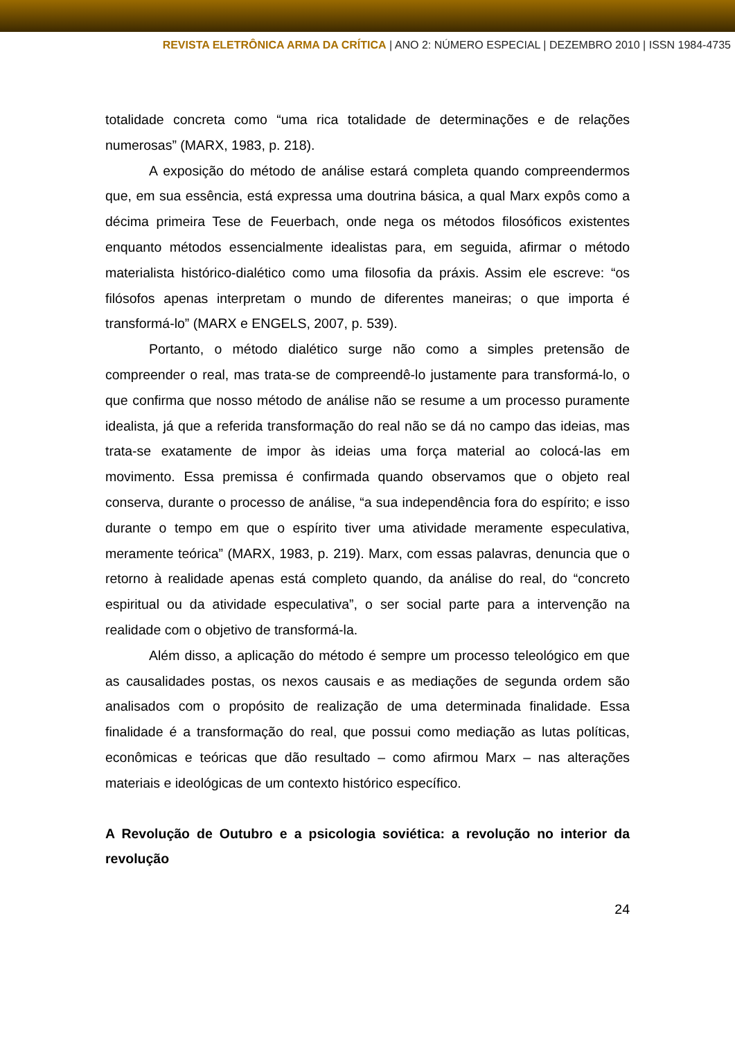REVISTA ELETRÔNICA ARMA DA CRÍTICA | ANO 2: NÚMERO ESPECIAL | DEZEMBRO 2010 | ISSN 1984-4735
totalidade concreta como “uma rica totalidade de determinações e de relações numerosas” (MARX, 1983, p. 218).
A exposição do método de análise estará completa quando compreendermos que, em sua essência, está expressa uma doutrina básica, a qual Marx expôs como a décima primeira Tese de Feuerbach, onde nega os métodos filosóficos existentes enquanto métodos essencialmente idealistas para, em seguida, afirmar o método materialista histórico-dialético como uma filosofia da práxis. Assim ele escreve: “os filósofos apenas interpretam o mundo de diferentes maneiras; o que importa é transformá-lo” (MARX e ENGELS, 2007, p. 539).
Portanto, o método dialético surge não como a simples pretensão de compreender o real, mas trata-se de compreendê-lo justamente para transformá-lo, o que confirma que nosso método de análise não se resume a um processo puramente idealista, já que a referida transformação do real não se dá no campo das ideias, mas trata-se exatamente de impor às ideias uma força material ao colocá-las em movimento. Essa premissa é confirmada quando observamos que o objeto real conserva, durante o processo de análise, “a sua independência fora do espírito; e isso durante o tempo em que o espírito tiver uma atividade meramente especulativa, meramente teórica” (MARX, 1983, p. 219). Marx, com essas palavras, denuncia que o retorno à realidade apenas está completo quando, da análise do real, do “concreto espiritual ou da atividade especulativa”, o ser social parte para a intervenção na realidade com o objetivo de transformá-la.
Além disso, a aplicação do método é sempre um processo teleológico em que as causalidades postas, os nexos causais e as mediações de segunda ordem são analisados com o propósito de realização de uma determinada finalidade. Essa finalidade é a transformação do real, que possui como mediação as lutas políticas, econômicas e teóricas que dão resultado – como afirmou Marx – nas alterações materiais e ideológicas de um contexto histórico específico.
A Revolução de Outubro e a psicologia soviética: a revolução no interior da revolução
24